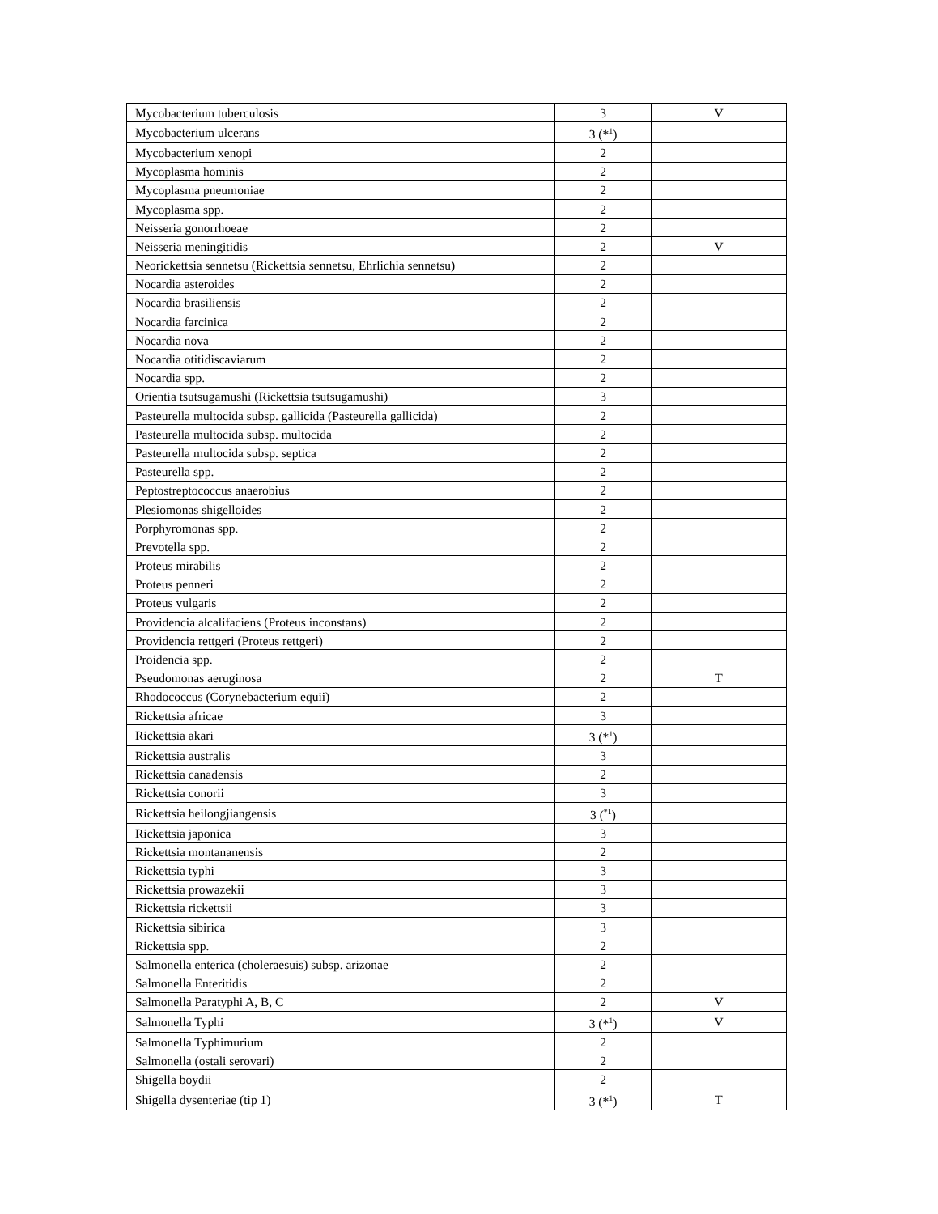| Mycobacterium tuberculosis | 3 | V |
| Mycobacterium ulcerans | 3 (*<sup>1</sup>) | |
| Mycobacterium xenopi | 2 | |
| Mycoplasma hominis | 2 | |
| Mycoplasma pneumoniae | 2 | |
| Mycoplasma spp. | 2 | |
| Neisseria gonorrhoeae | 2 | |
| Neisseria meningitidis | 2 | V |
| Neorickettsia sennetsu (Rickettsia sennetsu, Ehrlichia sennetsu) | 2 | |
| Nocardia asteroides | 2 | |
| Nocardia brasiliensis | 2 | |
| Nocardia farcinica | 2 | |
| Nocardia nova | 2 | |
| Nocardia otitidiscaviarum | 2 | |
| Nocardia spp. | 2 | |
| Orientia tsutsugamushi (Rickettsia tsutsugamushi) | 3 | |
| Pasteurella multocida subsp. gallicida (Pasteurella gallicida) | 2 | |
| Pasteurella multocida subsp. multocida | 2 | |
| Pasteurella multocida subsp. septica | 2 | |
| Pasteurella spp. | 2 | |
| Peptostreptococcus anaerobius | 2 | |
| Plesiomonas shigelloides | 2 | |
| Porphyromonas spp. | 2 | |
| Prevotella spp. | 2 | |
| Proteus mirabilis | 2 | |
| Proteus penneri | 2 | |
| Proteus vulgaris | 2 | |
| Providencia alcalifaciens (Proteus inconstans) | 2 | |
| Providencia rettgeri (Proteus rettgeri) | 2 | |
| Proidencia spp. | 2 | |
| Pseudomonas aeruginosa | 2 | T |
| Rhodococcus (Corynebacterium equii) | 2 | |
| Rickettsia africae | 3 | |
| Rickettsia akari | 3 (*<sup>1</sup>) | |
| Rickettsia australis | 3 | |
| Rickettsia canadensis | 2 | |
| Rickettsia conorii | 3 | |
| Rickettsia heilongjiangensis | 3 (<sup>*1</sup>) | |
| Rickettsia japonica | 3 | |
| Rickettsia montananensis | 2 | |
| Rickettsia typhi | 3 | |
| Rickettsia prowazekii | 3 | |
| Rickettsia rickettsii | 3 | |
| Rickettsia sibirica | 3 | |
| Rickettsia spp. | 2 | |
| Salmonella enterica (choleraesuis) subsp. arizonae | 2 | |
| Salmonella Enteritidis | 2 | |
| Salmonella Paratyphi A, B, C | 2 | V |
| Salmonella Typhi | 3 (*<sup>1</sup>) | V |
| Salmonella Typhimurium | 2 | |
| Salmonella (ostali serovari) | 2 | |
| Shigella boydii | 2 | |
| Shigella dysenteriae (tip 1) | 3 (*<sup>1</sup>) | T |